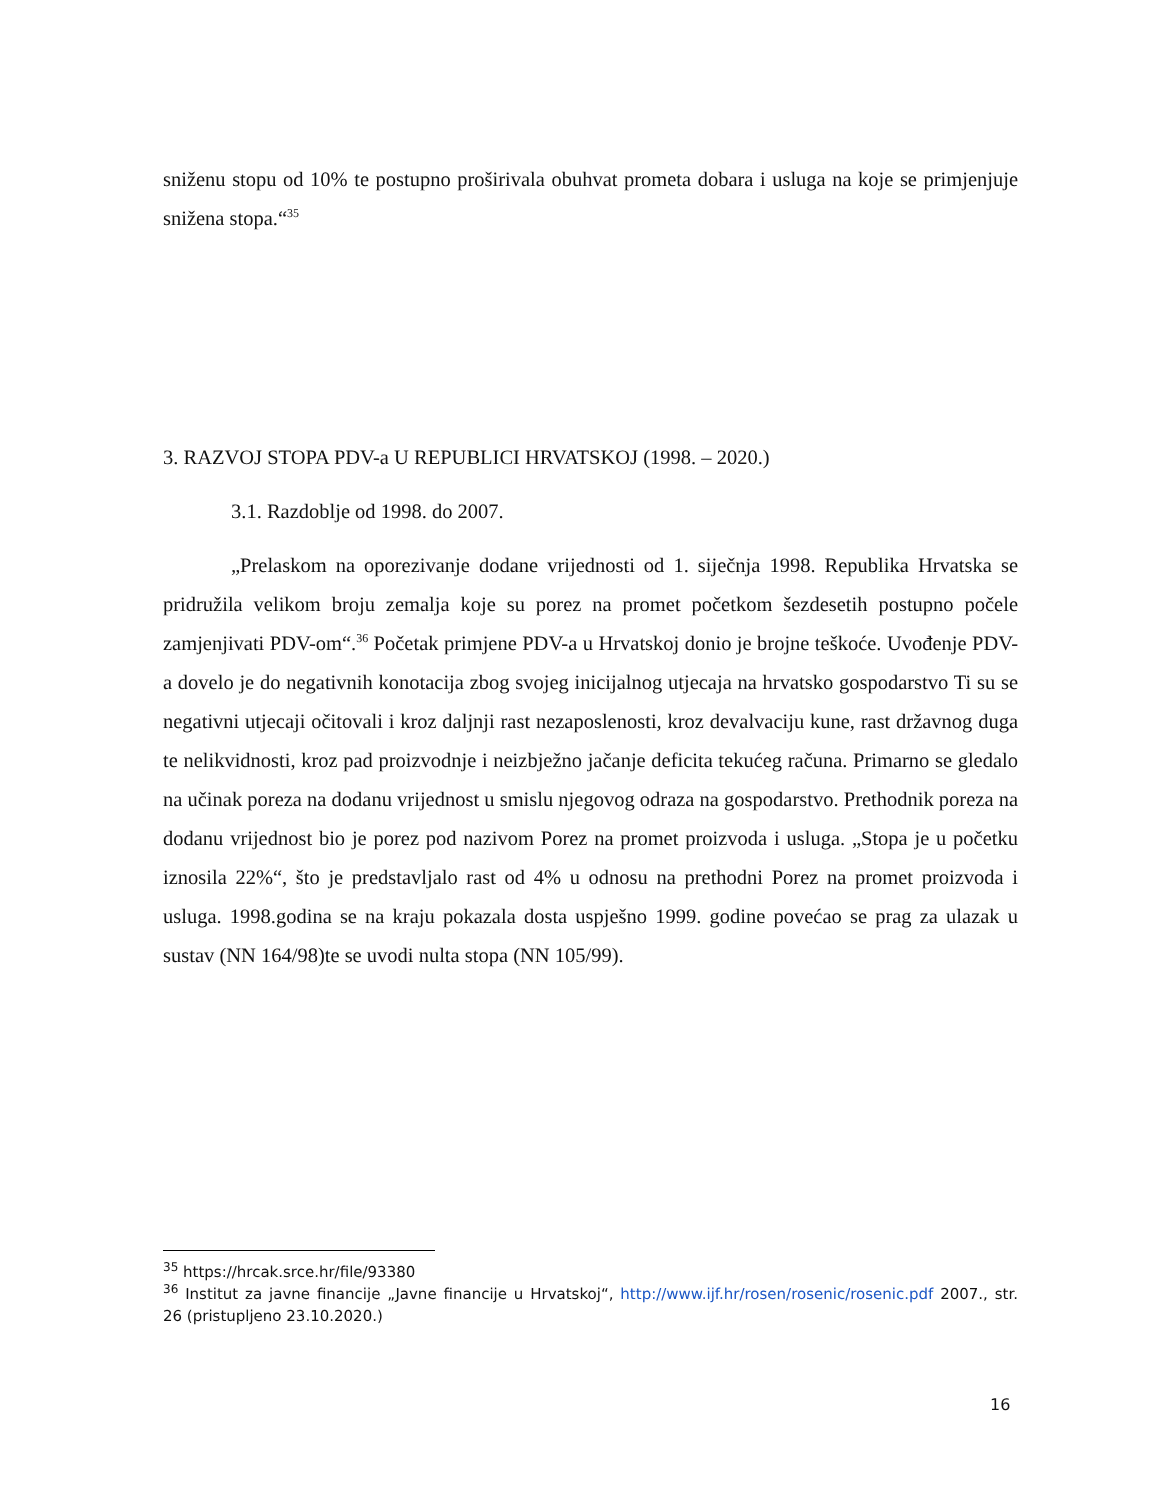sniženu stopu od 10% te postupno proširivala obuhvat prometa dobara i usluga na koje se primjenjuje snižena stopa.“<sup>35</sup>
3. RAZVOJ STOPA PDV-a U REPUBLICI HRVATSKOJ (1998. – 2020.)
3.1. Razdoblje od 1998. do 2007.
„Prelaskom na oporezivanje dodane vrijednosti od 1. siječnja 1998. Republika Hrvatska se pridružila velikom broju zemalja koje su porez na promet početkom šezdesetih postupno počele zamjenjivati PDV-om“.<sup>36</sup> Početak primjene PDV-a u Hrvatskoj donio je brojne teškoće. Uvođenje PDV-a dovelo je do negativnih konotacija zbog svojeg inicijalnog utjecaja na hrvatsko gospodarstvo Ti su se negativni utjecaji očitovali i kroz daljnji rast nezaposlenosti, kroz devalvaciju kune, rast državnog duga te nelikvidnosti, kroz pad proizvodnje i neizbježno jačanje deficita tekućeg računa. Primarno se gledalo na učinak poreza na dodanu vrijednost u smislu njegovog odraza na gospodarstvo. Prethodnik poreza na dodanu vrijednost bio je porez pod nazivom Porez na promet proizvoda i usluga. „Stopa je u početku iznosila 22%“, što je predstavljalo rast od 4% u odnosu na prethodni Porez na promet proizvoda i usluga. 1998.godina se na kraju pokazala dosta uspješno 1999. godine povećao se prag za ulazak u sustav (NN 164/98)te se uvodi nulta stopa (NN 105/99).
<sup>35</sup> https://hrcak.srce.hr/file/93380
<sup>36</sup> Institut za javne financije „Javne financije u Hrvatskoj“, http://www.ijf.hr/rosen/rosenic/rosenic.pdf 2007., str. 26 (pristupljeno 23.10.2020.)
16